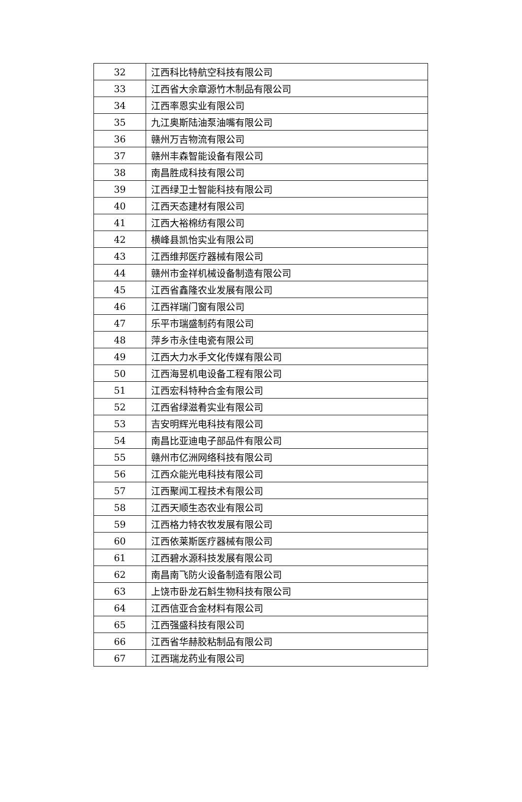| 32 | 江西科比特航空科技有限公司 |
| 33 | 江西省大余章源竹木制品有限公司 |
| 34 | 江西率恩实业有限公司 |
| 35 | 九江奥斯陆油泵油嘴有限公司 |
| 36 | 赣州万吉物流有限公司 |
| 37 | 赣州丰森智能设备有限公司 |
| 38 | 南昌胜成科技有限公司 |
| 39 | 江西绿卫士智能科技有限公司 |
| 40 | 江西天态建材有限公司 |
| 41 | 江西大裕棉纺有限公司 |
| 42 | 横峰县凯怡实业有限公司 |
| 43 | 江西维邦医疗器械有限公司 |
| 44 | 赣州市金祥机械设备制造有限公司 |
| 45 | 江西省鑫隆农业发展有限公司 |
| 46 | 江西祥瑞门窗有限公司 |
| 47 | 乐平市瑞盛制药有限公司 |
| 48 | 萍乡市永佳电瓷有限公司 |
| 49 | 江西大力水手文化传媒有限公司 |
| 50 | 江西海昱机电设备工程有限公司 |
| 51 | 江西宏科特种合金有限公司 |
| 52 | 江西省绿滋肴实业有限公司 |
| 53 | 吉安明辉光电科技有限公司 |
| 54 | 南昌比亚迪电子部品件有限公司 |
| 55 | 赣州市亿洲网络科技有限公司 |
| 56 | 江西众能光电科技有限公司 |
| 57 | 江西聚闻工程技术有限公司 |
| 58 | 江西天顺生态农业有限公司 |
| 59 | 江西格力特农牧发展有限公司 |
| 60 | 江西依莱斯医疗器械有限公司 |
| 61 | 江西碧水源科技发展有限公司 |
| 62 | 南昌南飞防火设备制造有限公司 |
| 63 | 上饶市卧龙石斛生物科技有限公司 |
| 64 | 江西信亚合金材料有限公司 |
| 65 | 江西强盛科技有限公司 |
| 66 | 江西省华赫胶粘制品有限公司 |
| 67 | 江西瑞龙药业有限公司 |